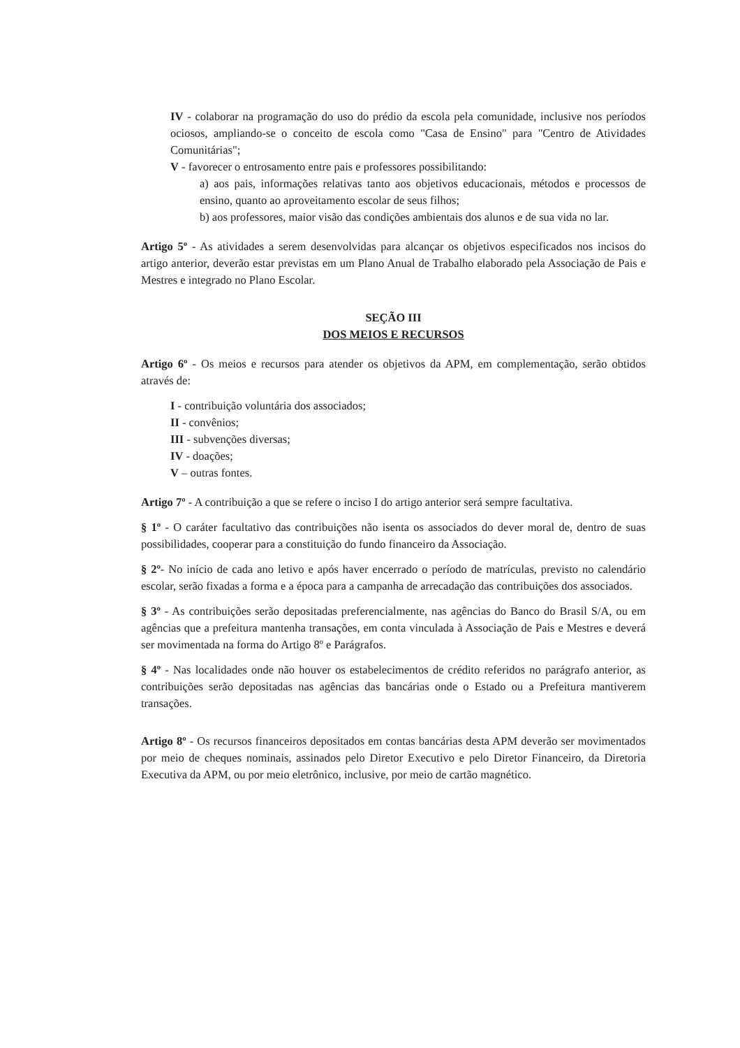IV - colaborar na programação do uso do prédio da escola pela comunidade, inclusive nos períodos ociosos, ampliando-se o conceito de escola como "Casa de Ensino" para "Centro de Atividades Comunitárias";
V - favorecer o entrosamento entre pais e professores possibilitando:
a) aos pais, informações relativas tanto aos objetivos educacionais, métodos e processos de ensino, quanto ao aproveitamento escolar de seus filhos;
b) aos professores, maior visão das condições ambientais dos alunos e de sua vida no lar.
Artigo 5º - As atividades a serem desenvolvidas para alcançar os objetivos especificados nos incisos do artigo anterior, deverão estar previstas em um Plano Anual de Trabalho elaborado pela Associação de Pais e Mestres e integrado no Plano Escolar.
SEÇÃO III
DOS MEIOS E RECURSOS
Artigo 6º - Os meios e recursos para atender os objetivos da APM, em complementação, serão obtidos através de:
I - contribuição voluntária dos associados;
II - convênios;
III - subvenções diversas;
IV - doações;
V – outras fontes.
Artigo 7º - A contribuição a que se refere o inciso I do artigo anterior será sempre facultativa.
§ 1º - O caráter facultativo das contribuições não isenta os associados do dever moral de, dentro de suas possibilidades, cooperar para a constituição do fundo financeiro da Associação.
§ 2º- No início de cada ano letivo e após haver encerrado o período de matrículas, previsto no calendário escolar, serão fixadas a forma e a época para a campanha de arrecadação das contribuições dos associados.
§ 3º - As contribuições serão depositadas preferencialmente, nas agências do Banco do Brasil S/A, ou em agências que a prefeitura mantenha transações, em conta vinculada à Associação de Pais e Mestres e deverá ser movimentada na forma do Artigo 8º e Parágrafos.
§ 4º - Nas localidades onde não houver os estabelecimentos de crédito referidos no parágrafo anterior, as contribuições serão depositadas nas agências das bancárias onde o Estado ou a Prefeitura mantiverem transações.
Artigo 8º - Os recursos financeiros depositados em contas bancárias desta APM deverão ser movimentados por meio de cheques nominais, assinados pelo Diretor Executivo e pelo Diretor Financeiro, da Diretoria Executiva da APM, ou por meio eletrônico, inclusive, por meio de cartão magnético.